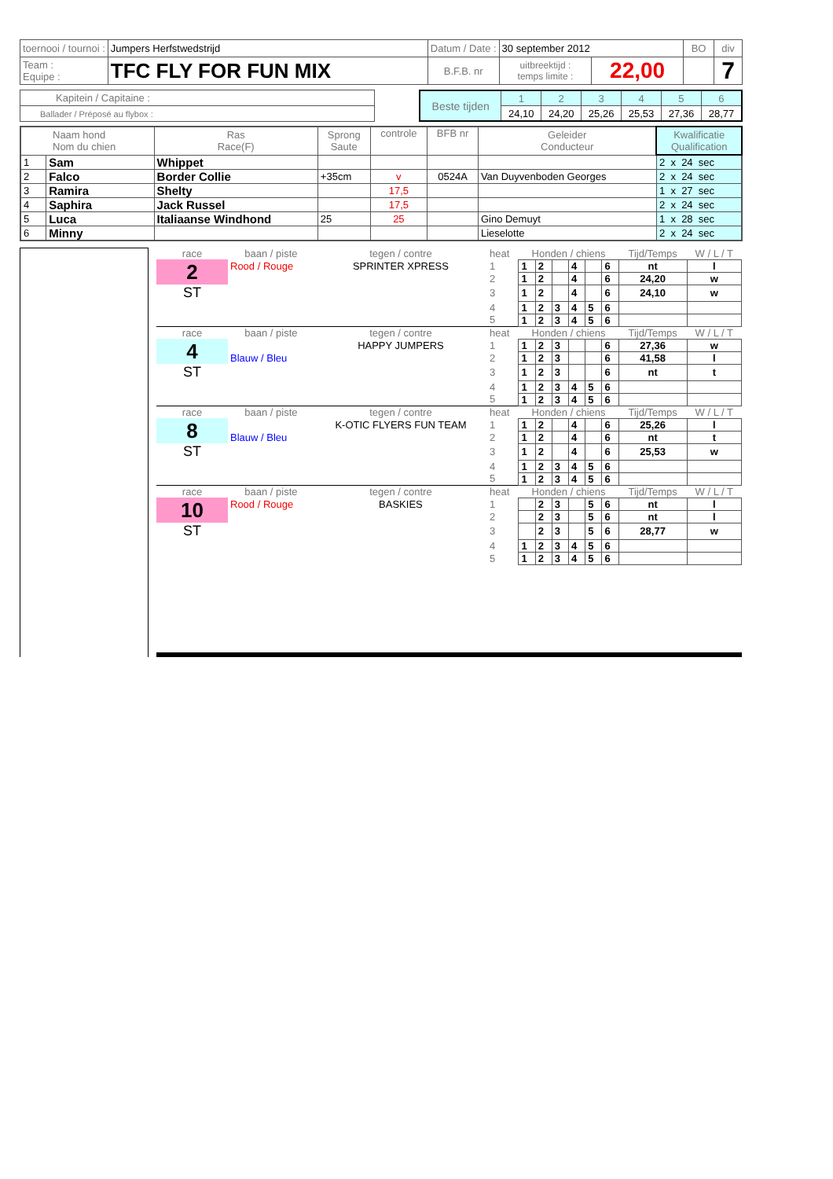| toernooi / tournoi : | Jumpers Herfstwedstrijd | Datum / Date : | 30 september 2012 | | BO | div |
| Team : Equipe : | TFC FLY FOR FUN MIX | B.F.B. nr | uitbreektijd : temps limite : | 22,00 | | 7 |
| Kapitein / Capitaine : |
| Ballader / Préposé au flybox : |
| Beste tijden | 1 | 2 | 3 | 4 | 5 | 6 |
| | 24,10 | 24,20 | 25,26 | 25,53 | 27,36 | 28,77 |
| Naam hond Nom du chien | | Ras Race(F) | Sprong Saute | controle | BFB nr | Geleider Conducteur | Kwalificatie Qualification |
| 1 | Sam | Whippet | | | | | 2 x 24 sec |
| 2 | Falco | Border Collie | +35cm | v | 0524A | Van Duyvenboden Georges | 2 x 24 sec |
| 3 | Ramira | Shelty | | 17,5 | | | 1 x 27 sec |
| 4 | Saphira | Jack Russel | | 17,5 | | | 2 x 24 sec |
| 5 | Luca | Italiaanse Windhond | 25 | 25 | | Gino Demuyt | 1 x 28 sec |
| 6 | Minny | | | | | Lieselotte | 2 x 24 sec |
| race | baan / piste | tegen / contre | heat | Honden / chiens | | | | | | Tijd/Temps | W / L / T |
| 2 | Rood / Rouge | SPRINTER XPRESS | 1 | 1 | 2 | | 4 | | 6 | nt | l |
| | | | 2 | 1 | 2 | | 4 | | 6 | 24,20 | w |
| ST | | | 3 | 1 | 2 | | 4 | | 6 | 24,10 | w |
| | | | 4 | 1 | 2 | 3 | 4 | 5 | 6 | | |
| | | | 5 | 1 | 2 | 3 | 4 | 5 | 6 | | |
| race | baan / piste | tegen / contre | heat | Honden / chiens | | | | | | Tijd/Temps | W / L / T |
| 4 | | HAPPY JUMPERS | 1 | 1 | 2 | 3 | | | 6 | 27,36 | w |
| | Blauw / Bleu | | 2 | 1 | 2 | 3 | | | 6 | 41,58 | l |
| ST | | | 3 | 1 | 2 | 3 | | | 6 | nt | t |
| | | | 4 | 1 | 2 | 3 | 4 | 5 | 6 | | |
| | | | 5 | 1 | 2 | 3 | 4 | 5 | 6 | | |
| race | baan / piste | tegen / contre | heat | Honden / chiens | | | | | | Tijd/Temps | W / L / T |
| 8 | | K-OTIC FLYERS FUN TEAM | 1 | 1 | 2 | | 4 | | 6 | 25,26 | l |
| | Blauw / Bleu | | 2 | 1 | 2 | | 4 | | 6 | nt | t |
| ST | | | 3 | 1 | 2 | | 4 | | 6 | 25,53 | w |
| | | | 4 | 1 | 2 | 3 | 4 | 5 | 6 | | |
| | | | 5 | 1 | 2 | 3 | 4 | 5 | 6 | | |
| race | baan / piste | tegen / contre | heat | Honden / chiens | | | | | | Tijd/Temps | W / L / T |
| 10 | Rood / Rouge | BASKIES | 1 | | 2 | 3 | | 5 | 6 | nt | l |
| | | | 2 | | 2 | 3 | | 5 | 6 | nt | l |
| ST | | | 3 | | 2 | 3 | | 5 | 6 | 28,77 | w |
| | | | 4 | 1 | 2 | 3 | 4 | 5 | 6 | | |
| | | | 5 | 1 | 2 | 3 | 4 | 5 | 6 | | |